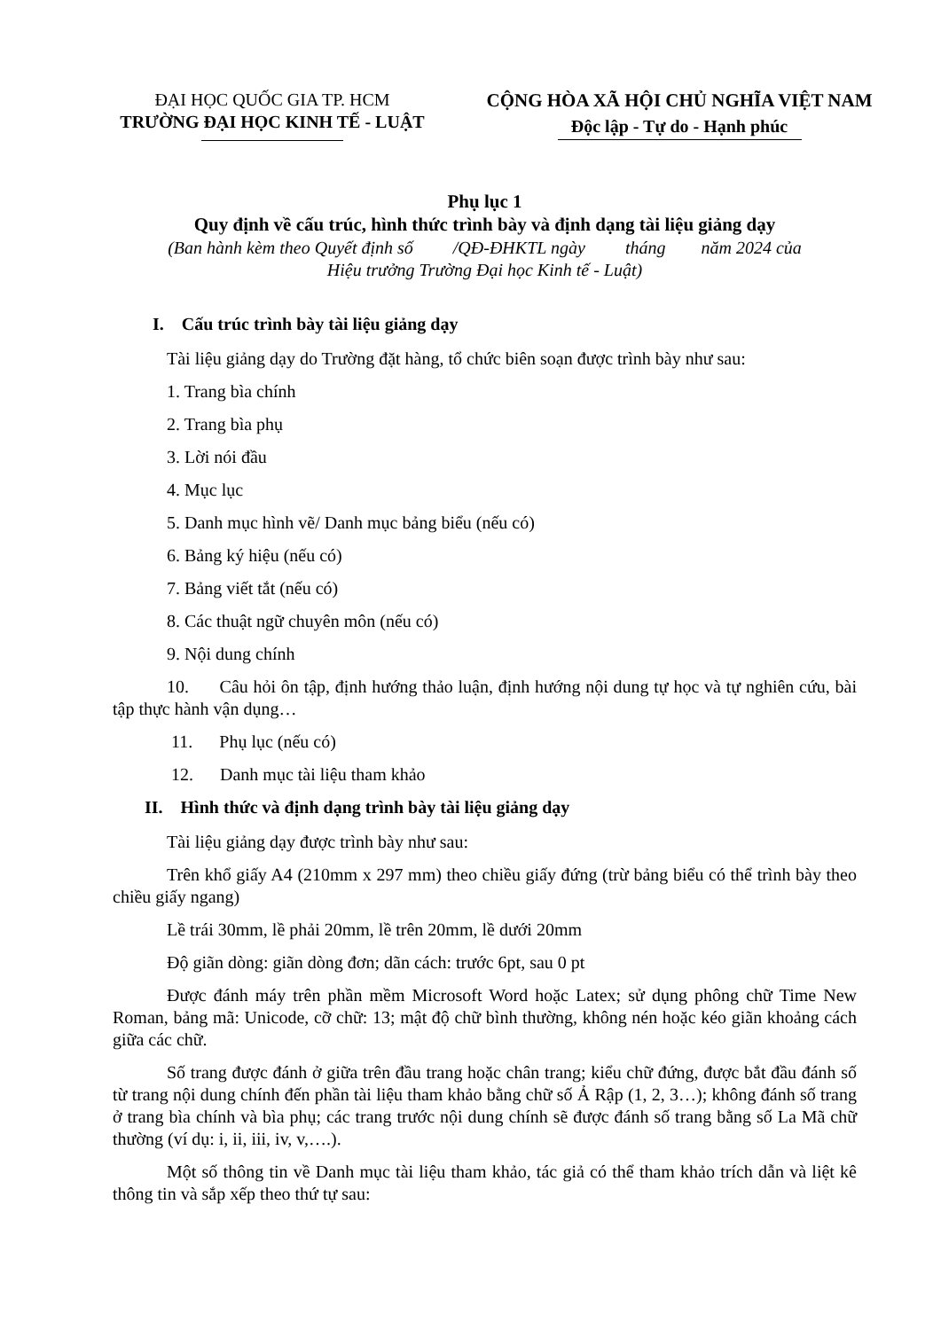ĐẠI HỌC QUỐC GIA TP. HCM
TRƯỜNG ĐẠI HỌC KINH TẾ - LUẬT
CỘNG HÒA XÃ HỘI CHỦ NGHĨA VIỆT NAM
Độc lập - Tự do - Hạnh phúc
Phụ lục 1
Quy định về cấu trúc, hình thức trình bày và định dạng tài liệu giảng dạy
(Ban hành kèm theo Quyết định số /QĐ-ĐHKTL ngày tháng năm 2024 của
Hiệu trưởng Trường Đại học Kinh tế - Luật)
I. Cấu trúc trình bày tài liệu giảng dạy
Tài liệu giảng dạy do Trường đặt hàng, tổ chức biên soạn được trình bày như sau:
1. Trang bìa chính
2. Trang bìa phụ
3. Lời nói đầu
4. Mục lục
5. Danh mục hình vẽ/ Danh mục bảng biểu (nếu có)
6. Bảng ký hiệu (nếu có)
7. Bảng viết tắt (nếu có)
8. Các thuật ngữ chuyên môn (nếu có)
9. Nội dung chính
10. Câu hỏi ôn tập, định hướng thảo luận, định hướng nội dung tự học và tự nghiên cứu, bài tập thực hành vận dụng…
11. Phụ lục (nếu có)
12. Danh mục tài liệu tham khảo
II. Hình thức và định dạng trình bày tài liệu giảng dạy
Tài liệu giảng dạy được trình bày như sau:
Trên khổ giấy A4 (210mm x 297 mm) theo chiều giấy đứng (trừ bảng biểu có thể trình bày theo chiều giấy ngang)
Lề trái 30mm, lề phải 20mm, lề trên 20mm, lề dưới 20mm
Độ giãn dòng: giãn dòng đơn; dãn cách: trước 6pt, sau 0 pt
Được đánh máy trên phần mềm Microsoft Word hoặc Latex; sử dụng phông chữ Time New Roman, bảng mã: Unicode, cỡ chữ: 13; mật độ chữ bình thường, không nén hoặc kéo giãn khoảng cách giữa các chữ.
Số trang được đánh ở giữa trên đầu trang hoặc chân trang; kiểu chữ đứng, được bắt đầu đánh số từ trang nội dung chính đến phần tài liệu tham khảo bằng chữ số Ả Rập (1, 2, 3…); không đánh số trang ở trang bìa chính và bìa phụ; các trang trước nội dung chính sẽ được đánh số trang bằng số La Mã chữ thường (ví dụ: i, ii, iii, iv, v,….).
Một số thông tin về Danh mục tài liệu tham khảo, tác giả có thể tham khảo trích dẫn và liệt kê thông tin và sắp xếp theo thứ tự sau: